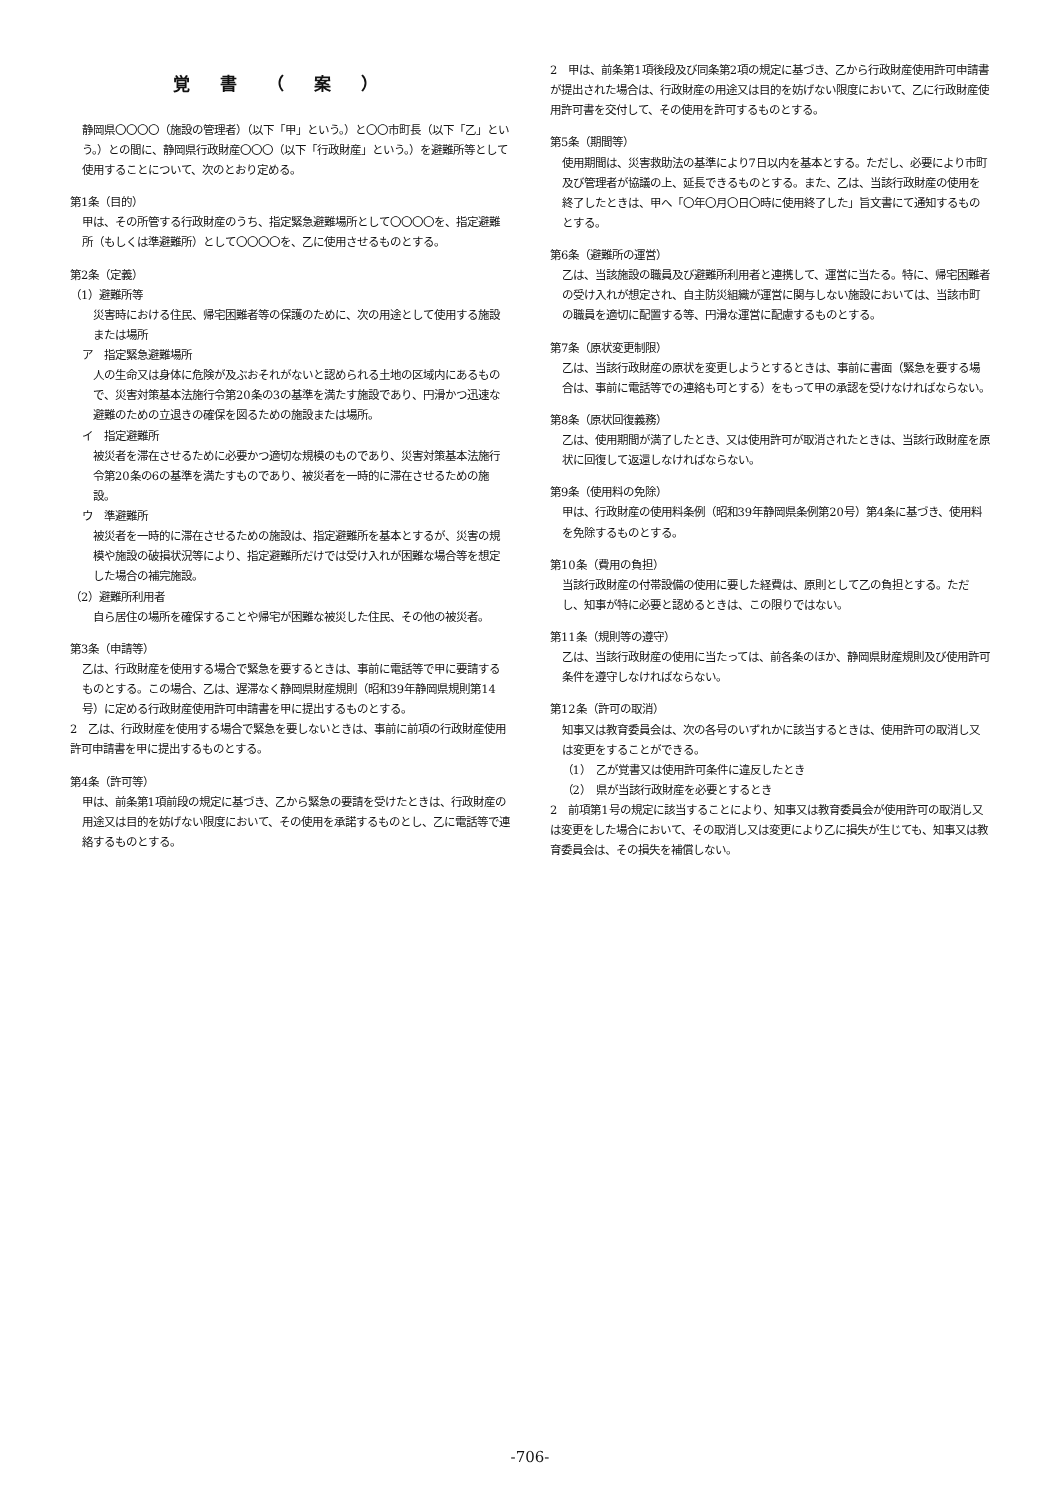覚書（案）
静岡県〇〇〇〇（施設の管理者）（以下「甲」という。）と〇〇市町長（以下「乙」という。）との間に、静岡県行政財産〇〇〇（以下「行政財産」という。）を避難所等として使用することについて、次のとおり定める。
第1条（目的）
甲は、その所管する行政財産のうち、指定緊急避難場所として〇〇〇〇を、指定避難所（もしくは準避難所）として〇〇〇〇を、乙に使用させるものとする。
第2条（定義）
（1）避難所等
災害時における住民、帰宅困難者等の保護のために、次の用途として使用する施設または場所
ア　指定緊急避難場所
人の生命又は身体に危険が及ぶおそれがないと認められる土地の区域内にあるもので、災害対策基本法施行令第20条の3の基準を満たす施設であり、円滑かつ迅速な避難のための立退きの確保を図るための施設または場所。
イ　指定避難所
被災者を滞在させるために必要かつ適切な規模のものであり、災害対策基本法施行令第20条の6の基準を満たすものであり、被災者を一時的に滞在させるための施設。
ウ　準避難所
被災者を一時的に滞在させるための施設は、指定避難所を基本とするが、災害の規模や施設の破損状況等により、指定避難所だけでは受け入れが困難な場合等を想定した場合の補完施設。
（2）避難所利用者
自ら居住の場所を確保することや帰宅が困難な被災した住民、その他の被災者。
第3条（申請等）
乙は、行政財産を使用する場合で緊急を要するときは、事前に電話等で甲に要請するものとする。この場合、乙は、遅滞なく静岡県財産規則（昭和39年静岡県規則第14号）に定める行政財産使用許可申請書を甲に提出するものとする。
2　乙は、行政財産を使用する場合で緊急を要しないときは、事前に前項の行政財産使用許可申請書を甲に提出するものとする。
第4条（許可等）
甲は、前条第1項前段の規定に基づき、乙から緊急の要請を受けたときは、行政財産の用途又は目的を妨げない限度において、その使用を承諾するものとし、乙に電話等で連絡するものとする。
2　甲は、前条第1項後段及び同条第2項の規定に基づき、乙から行政財産使用許可申請書が提出された場合は、行政財産の用途又は目的を妨げない限度において、乙に行政財産使用許可書を交付して、その使用を許可するものとする。
第5条（期間等）
使用期間は、災害救助法の基準により7日以内を基本とする。ただし、必要により市町及び管理者が協議の上、延長できるものとする。また、乙は、当該行政財産の使用を終了したときは、甲へ「〇年〇月〇日〇時に使用終了した」旨文書にて通知するものとする。
第6条（避難所の運営）
乙は、当該施設の職員及び避難所利用者と連携して、運営に当たる。特に、帰宅困難者の受け入れが想定され、自主防災組織が運営に関与しない施設においては、当該市町の職員を適切に配置する等、円滑な運営に配慮するものとする。
第7条（原状変更制限）
乙は、当該行政財産の原状を変更しようとするときは、事前に書面（緊急を要する場合は、事前に電話等での連絡も可とする）をもって甲の承認を受けなければならない。
第8条（原状回復義務）
乙は、使用期間が満了したとき、又は使用許可が取消されたときは、当該行政財産を原状に回復して返還しなければならない。
第9条（使用料の免除）
甲は、行政財産の使用料条例（昭和39年静岡県条例第20号）第4条に基づき、使用料を免除するものとする。
第10条（費用の負担）
当該行政財産の付帯設備の使用に要した経費は、原則として乙の負担とする。ただし、知事が特に必要と認めるときは、この限りではない。
第11条（規則等の遵守）
乙は、当該行政財産の使用に当たっては、前各条のほか、静岡県財産規則及び使用許可条件を遵守しなければならない。
第12条（許可の取消）
知事又は教育委員会は、次の各号のいずれかに該当するときは、使用許可の取消し又は変更をすることができる。
（1）　乙が覚書又は使用許可条件に違反したとき
（2）　県が当該行政財産を必要とするとき
2　前項第1号の規定に該当することにより、知事又は教育委員会が使用許可の取消し又は変更をした場合において、その取消し又は変更により乙に損失が生じても、知事又は教育委員会は、その損失を補償しない。
-706-